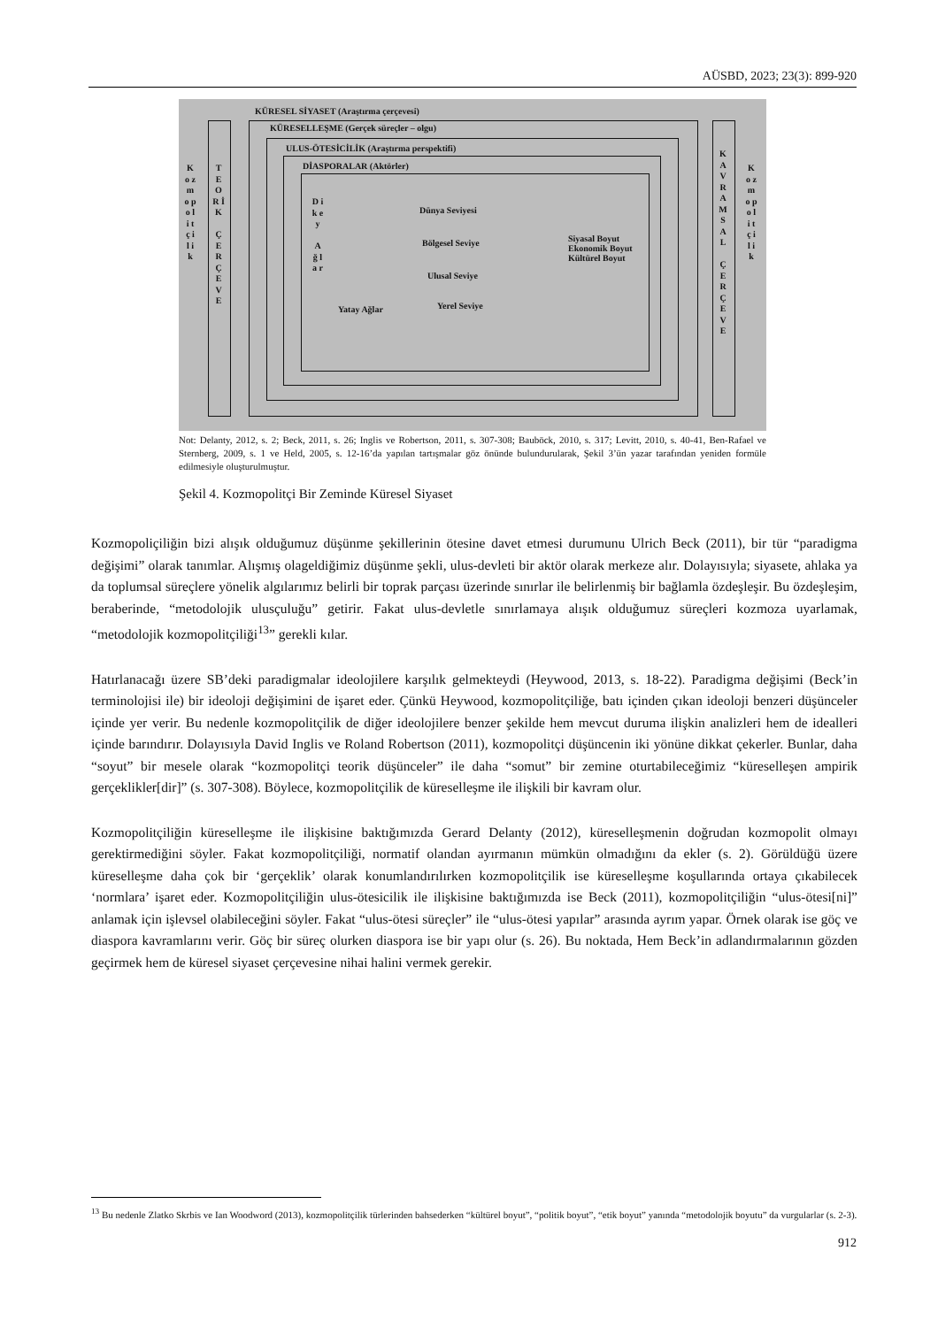AÜSBD, 2023; 23(3): 899-920
KÜRESEL SİYASET (Araştırma çerçevesi)
KÜRESELLEŞME (Gerçek süreçler – olgu)
ULUS-ÖTESİCİLİK (Araştırma perspektifi)
DİASPORALAR (Aktörler)
K o z m o p o l i t ç i l i k
T E O R İ K
Ç E R Ç E V E
K A V R A M S A L
Ç E R Ç E V E
K o z m o p o l i t ç i l i k
D i k e y
A ğ l a r
Dünya Seviyesi
Bölgesel Seviye
Ulusal Seviye
Yerel Seviye
Yatay Ağlar
Siyasal Boyut
Ekonomik Boyut
Kültürel Boyut
Not: Delanty, 2012, s. 2; Beck, 2011, s. 26; Inglis ve Robertson, 2011, s. 307-308; Bauböck, 2010, s. 317; Levitt, 2010, s. 40-41, Ben-Rafael ve Sternberg, 2009, s. 1 ve Held, 2005, s. 12-16’da yapılan tartışmalar göz önünde bulundurularak, Şekil 3’ün yazar tarafından yeniden formüle edilmesiyle oluşturulmuştur.
Şekil 4. Kozmopolitçi Bir Zeminde Küresel Siyaset
Kozmopoliçiliğin bizi alışık olduğumuz düşünme şekillerinin ötesine davet etmesi durumunu Ulrich Beck (2011), bir tür “paradigma değişimi” olarak tanımlar. Alışmış olageldiğimiz düşünme şekli, ulus-devleti bir aktör olarak merkeze alır. Dolayısıyla; siyasete, ahlaka ya da toplumsal süreçlere yönelik algılarımız belirli bir toprak parçası üzerinde sınırlar ile belirlenmiş bir bağlamla özdeşleşir. Bu özdeşleşim, beraberinde, “metodolojik ulusçuluğu” getirir. Fakat ulus-devletle sınırlamaya alışık olduğumuz süreçleri kozmoza uyarlamak, “metodolojik kozmopolitçiliği<sup>13</sup>” gerekli kılar.
Hatırlanacağı üzere SB’deki paradigmalar ideolojilere karşılık gelmekteydi (Heywood, 2013, s. 18-22). Paradigma değişimi (Beck’in terminolojisi ile) bir ideoloji değişimini de işaret eder. Çünkü Heywood, kozmopolitçiliğe, batı içinden çıkan ideoloji benzeri düşünceler içinde yer verir. Bu nedenle kozmopolitçilik de diğer ideolojilere benzer şekilde hem mevcut duruma ilişkin analizleri hem de idealleri içinde barındırır. Dolayısıyla David Inglis ve Roland Robertson (2011), kozmopolitçi düşüncenin iki yönüne dikkat çekerler. Bunlar, daha “soyut” bir mesele olarak “kozmopolitçi teorik düşünceler” ile daha “somut” bir zemine oturtabileceğimiz “küreselleşen ampirik gerçeklikler[dir]” (s. 307-308). Böylece, kozmopolitçilik de küreselleşme ile ilişkili bir kavram olur.
Kozmopolitçiliğin küreselleşme ile ilişkisine baktığımızda Gerard Delanty (2012), küreselleşmenin doğrudan kozmopolit olmayı gerektirmediğini söyler. Fakat kozmopolitçiliği, normatif olandan ayırmanın mümkün olmadığını da ekler (s. 2). Görüldüğü üzere küreselleşme daha çok bir ‘gerçeklik’ olarak konumlandırılırken kozmopolitçilik ise küreselleşme koşullarında ortaya çıkabilecek ‘normlara’ işaret eder. Kozmopolitçiliğin ulus-ötesicilik ile ilişkisine baktığımızda ise Beck (2011), kozmopolitçiliğin “ulus-ötesi[ni]” anlamak için işlevsel olabileceğini söyler. Fakat “ulus-ötesi süreçler” ile “ulus-ötesi yapılar” arasında ayrım yapar. Örnek olarak ise göç ve diaspora kavramlarını verir. Göç bir süreç olurken diaspora ise bir yapı olur (s. 26). Bu noktada, Hem Beck’in adlandırmalarının gözden geçirmek hem de küresel siyaset çerçevesine nihai halini vermek gerekir.
<sup>13</sup> Bu nedenle Zlatko Skrbis ve Ian Woodword (2013), kozmopolitçilik türlerinden bahsederken “kültürel boyut”, “politik boyut”, “etik boyut” yanında “metodolojik boyutu” da vurgularlar (s. 2-3).
912